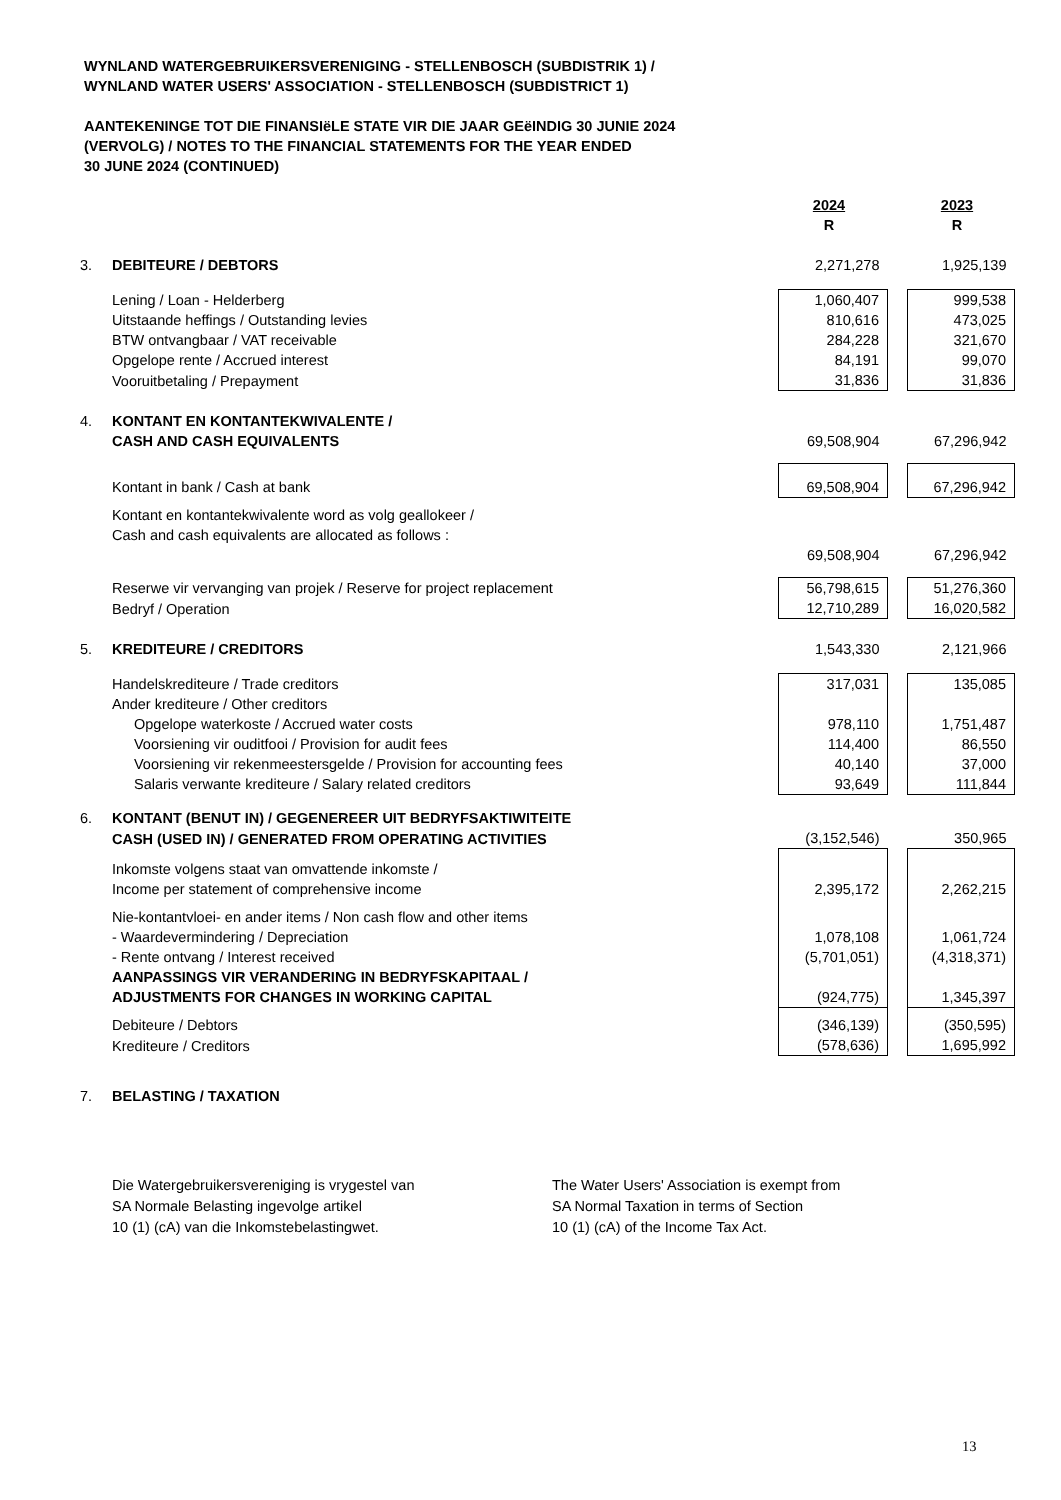WYNLAND WATERGEBRUIKERSVERENIGING - STELLENBOSCH (SUBDISTRIK 1) /
WYNLAND WATER USERS' ASSOCIATION - STELLENBOSCH (SUBDISTRICT 1)
AANTEKENINGE TOT DIE FINANSIëLE STATE VIR DIE JAAR GEëINDIG 30 JUNIE 2024
(VERVOLG) / NOTES TO THE FINANCIAL STATEMENTS FOR THE YEAR ENDED
30 JUNE 2024 (CONTINUED)
| | | 2024 | | 2023 |
| | | R | | R |
| 3. | DEBITEURE / DEBTORS | 2,271,278 | | 1,925,139 |
| | Lening / Loan - Helderberg | 1,060,407 | | 999,538 |
| | Uitstaande heffings / Outstanding levies | 810,616 | | 473,025 |
| | BTW ontvangbaar / VAT receivable | 284,228 | | 321,670 |
| | Opgelope rente / Accrued interest | 84,191 | | 99,070 |
| | Vooruitbetaling / Prepayment | 31,836 | | 31,836 |
| 4. | KONTANT EN KONTANTEKWIVALENTE / | | | |
| | CASH AND CASH EQUIVALENTS | 69,508,904 | | 67,296,942 |
| | Kontant in bank / Cash at bank | 69,508,904 | | 67,296,942 |
| | Kontant en kontantekwivalente word as volg geallokeer / | | | |
| | Cash and cash equivalents are allocated as follows : | | | |
| | | 69,508,904 | | 67,296,942 |
| | Reserwe vir vervanging van projek / Reserve for project replacement | 56,798,615 | | 51,276,360 |
| | Bedryf / Operation | 12,710,289 | | 16,020,582 |
| 5. | KREDITEURE / CREDITORS | 1,543,330 | | 2,121,966 |
| | Handelskrediteure / Trade creditors | 317,031 | | 135,085 |
| | Ander krediteure / Other creditors | | | |
| | Opgelope waterkoste / Accrued water costs | 978,110 | | 1,751,487 |
| | Voorsiening vir ouditfooi / Provision for audit fees | 114,400 | | 86,550 |
| | Voorsiening vir rekenmeestersgelde / Provision for accounting fees | 40,140 | | 37,000 |
| | Salaris verwante krediteure / Salary related creditors | 93,649 | | 111,844 |
| 6. | KONTANT (BENUT IN) / GEGENEREER UIT BEDRYFSAKTIWITEITE | | | |
| | CASH (USED IN) / GENERATED FROM OPERATING ACTIVITIES | (3,152,546) | | 350,965 |
| | Inkomste volgens staat van omvattende inkomste / | | | |
| | Income per statement of comprehensive income | 2,395,172 | | 2,262,215 |
| | Nie-kontantvloei- en ander items / Non cash flow and other items | | | |
| | - Waardevermindering / Depreciation | 1,078,108 | | 1,061,724 |
| | - Rente ontvang / Interest received | (5,701,051) | | (4,318,371) |
| | AANPASSINGS VIR VERANDERING IN BEDRYFSKAPITAAL / | | | |
| | ADJUSTMENTS FOR CHANGES IN WORKING CAPITAL | (924,775) | | 1,345,397 |
| | Debiteure / Debtors | (346,139) | | (350,595) |
| | Krediteure / Creditors | (578,636) | | 1,695,992 |
| 7. | BELASTING / TAXATION | | | |
Die Watergebruikersvereniging is vrygestel van
SA Normale Belasting ingevolge artikel
10 (1) (cA) van die Inkomstebelastingwet.
The Water Users' Association is exempt from
SA Normal Taxation in terms of Section
10 (1) (cA) of the Income Tax Act.
13